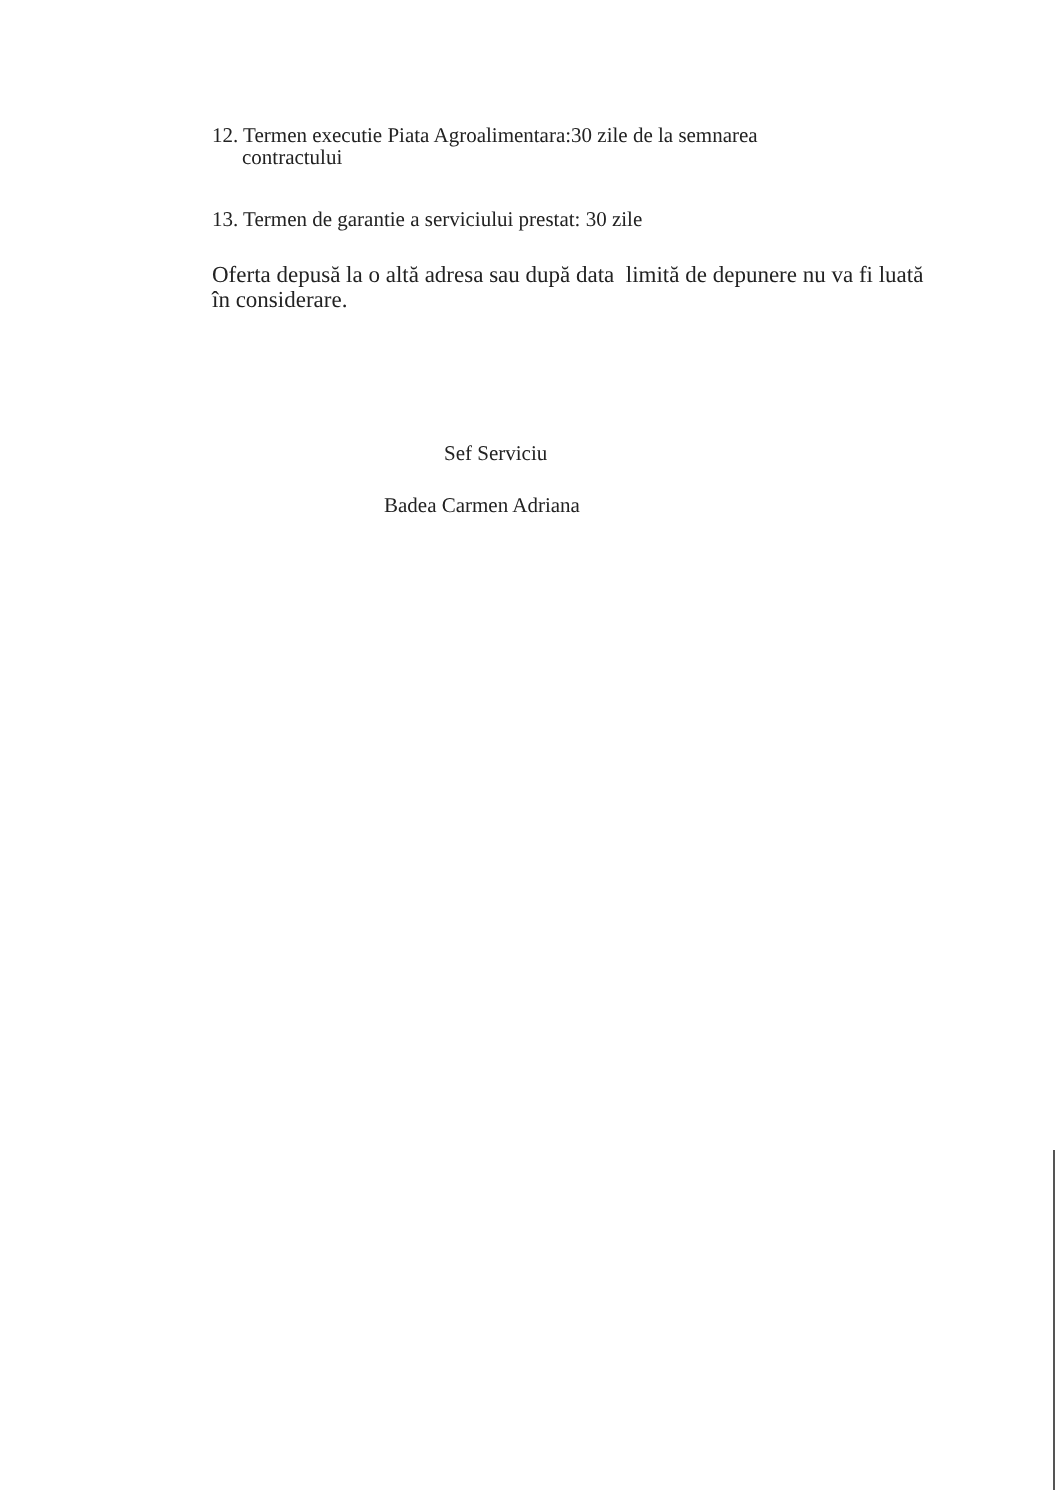12. Termen executie Piata Agroalimentara:30 zile de la semnarea
contractului
13. Termen de garantie a serviciului prestat: 30 zile
Oferta depusă la o altă adresa sau după data limită de depunere nu va fi luată în considerare.
Sef Serviciu
Badea Carmen Adriana